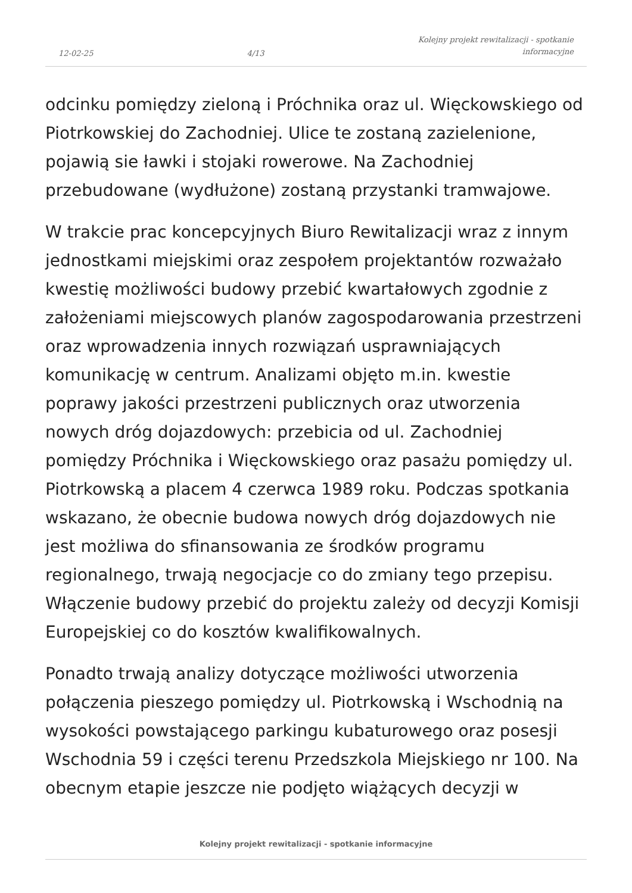12-02-25 4/13 Kolejny projekt rewitalizacji - spotkanie
informacyjne
odcinku pomiędzy zieloną i Próchnika oraz ul. Więckowskiego od Piotrkowskiej do Zachodniej. Ulice te zostaną zazielenione, pojawią sie ławki i stojaki rowerowe. Na Zachodniej przebudowane (wydłużone) zostaną przystanki tramwajowe.
W trakcie prac koncepcyjnych Biuro Rewitalizacji wraz z innym jednostkami miejskimi oraz zespołem projektantów rozważało kwestię możliwości budowy przebić kwartałowych zgodnie z założeniami miejscowych planów zagospodarowania przestrzeni oraz wprowadzenia innych rozwiązań usprawniających komunikację w centrum. Analizami objęto m.in. kwestie poprawy jakości przestrzeni publicznych oraz utworzenia nowych dróg dojazdowych: przebicia od ul. Zachodniej pomiędzy Próchnika i Więckowskiego oraz pasażu pomiędzy ul. Piotrkowską a placem 4 czerwca 1989 roku. Podczas spotkania wskazano, że obecnie budowa nowych dróg dojazdowych nie jest możliwa do sfinansowania ze środków programu regionalnego, trwają negocjacje co do zmiany tego przepisu. Włączenie budowy przebić do projektu zależy od decyzji Komisji Europejskiej co do kosztów kwalifikowalnych.
Ponadto trwają analizy dotyczące możliwości utworzenia połączenia pieszego pomiędzy ul. Piotrkowską i Wschodnią na wysokości powstającego parkingu kubaturowego oraz posesji Wschodnia 59 i części terenu Przedszkola Miejskiego nr 100. Na obecnym etapie jeszcze nie podjęto wiążących decyzji w
Kolejny projekt rewitalizacji - spotkanie informacyjne